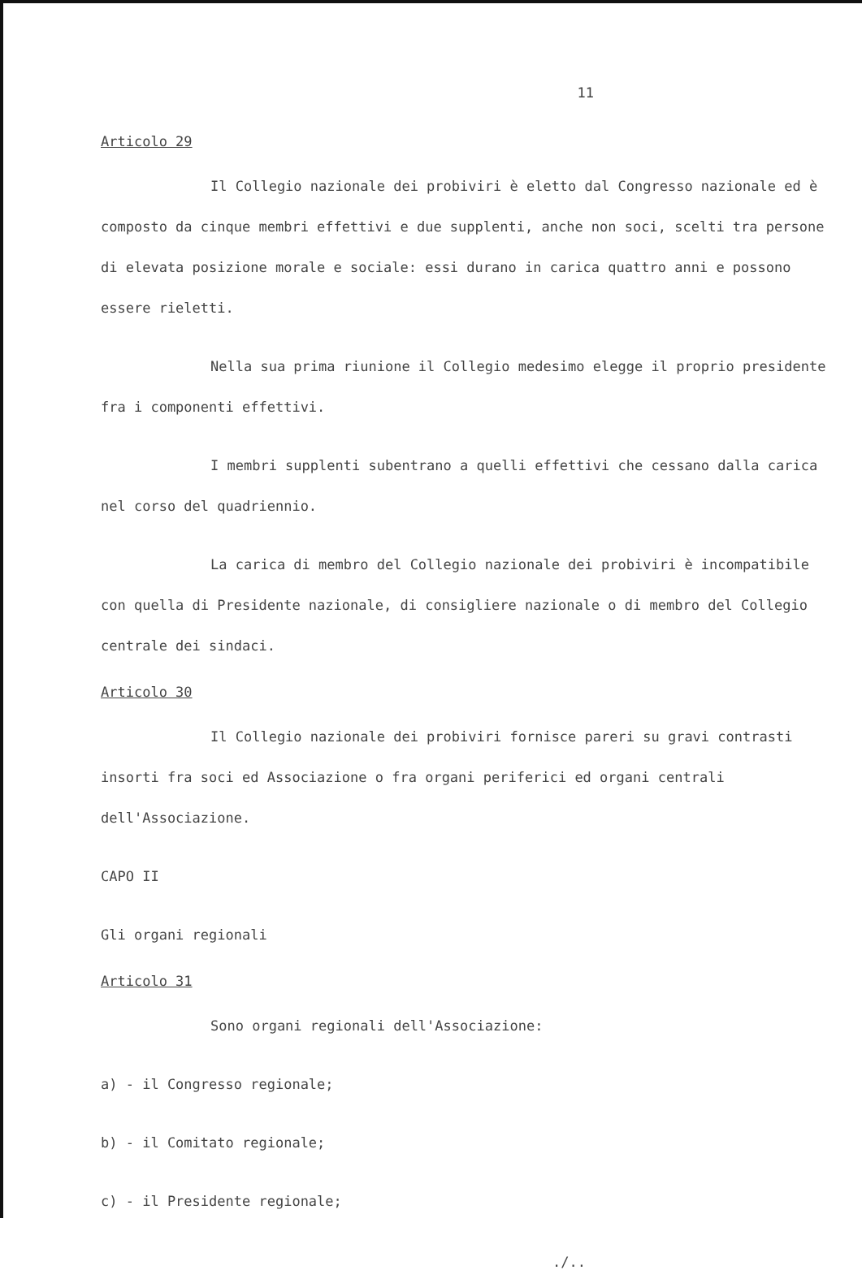11
Articolo 29
Il Collegio nazionale dei probiviri è eletto dal Congresso nazionale ed è composto da cinque membri effettivi e due supplenti, anche non soci, scelti tra persone di elevata posizione morale e sociale: essi durano in carica quattro anni e possono essere rieletti.
Nella sua prima riunione il Collegio medesimo elegge il proprio presidente fra i componenti effettivi.
I membri supplenti subentrano a quelli effettivi che cessano dalla carica nel corso del quadriennio.
La carica di membro del Collegio nazionale dei probiviri è incompatibile con quella di Presidente nazionale, di consigliere nazionale o di membro del Collegio centrale dei sindaci.
Articolo 30
Il Collegio nazionale dei probiviri fornisce pareri su gravi contrasti insorti fra soci ed Associazione o fra organi periferici ed organi centrali dell'Associazione.
CAPO II
Gli organi regionali
Articolo 31
Sono organi regionali dell'Associazione:
a) - il Congresso regionale;
b) - il Comitato regionale;
c) - il Presidente regionale;
./..